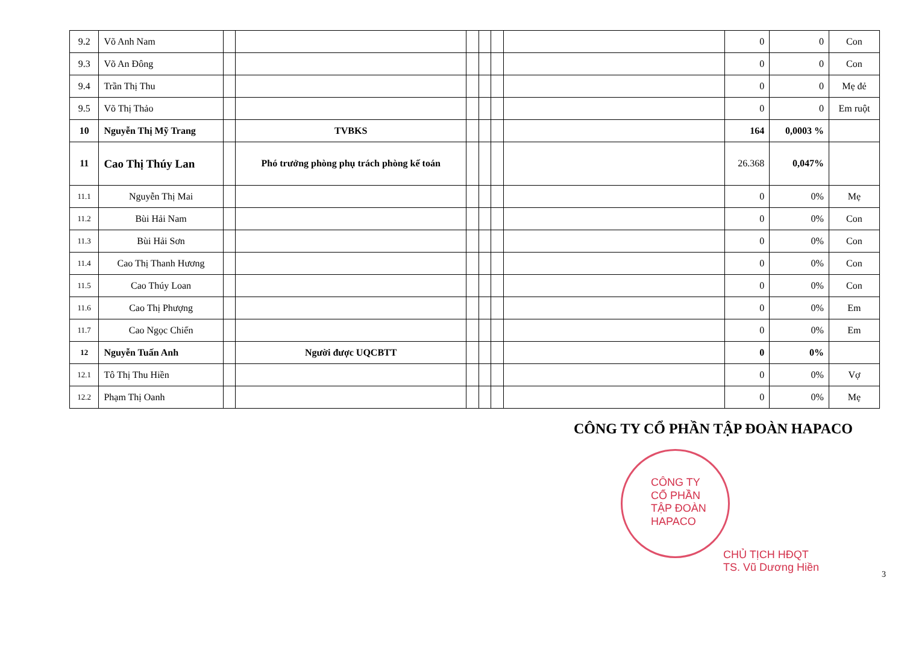| 9.2 | Võ Anh Nam | | | | | | | 0 | 0 | Con |
| 9.3 | Võ An Đông | | | | | | | 0 | 0 | Con |
| 9.4 | Trần Thị Thu | | | | | | | 0 | 0 | Mẹ đẻ |
| 9.5 | Võ Thị Thảo | | | | | | | 0 | 0 | Em ruột |
| 10 | Nguyễn Thị Mỹ Trang | | TVBKS | | | | | 164 | 0,0003 % | |
| 11 | Cao Thị Thúy Lan | | Phó trưởng phòng phụ trách phòng kế toán | | | | | 26.368 | 0,047% | |
| 11.1 | Nguyễn Thị Mai | | | | | | | 0 | 0% | Mẹ |
| 11.2 | Bùi Hải Nam | | | | | | | 0 | 0% | Con |
| 11.3 | Bùi Hải Sơn | | | | | | | 0 | 0% | Con |
| 11.4 | Cao Thị Thanh Hương | | | | | | | 0 | 0% | Con |
| 11.5 | Cao Thúy Loan | | | | | | | 0 | 0% | Con |
| 11.6 | Cao Thị Phượng | | | | | | | 0 | 0% | Em |
| 11.7 | Cao Ngọc Chiến | | | | | | | 0 | 0% | Em |
| 12 | Nguyễn Tuấn Anh | | Người được UQCBTT | | | | | 0 | 0% | |
| 12.1 | Tô Thị Thu Hiền | | | | | | | 0 | 0% | Vợ |
| 12.2 | Phạm Thị Oanh | | | | | | | 0 | 0% | Mẹ |
CÔNG TY CỔ PHẦN TẬP ĐOÀN HAPACO
CÔNG TY
CỔ PHẦN
TẬP ĐOÀN
HAPACO
CHỦ TỊCH HĐQT
TS. Vũ Dương Hiền
3